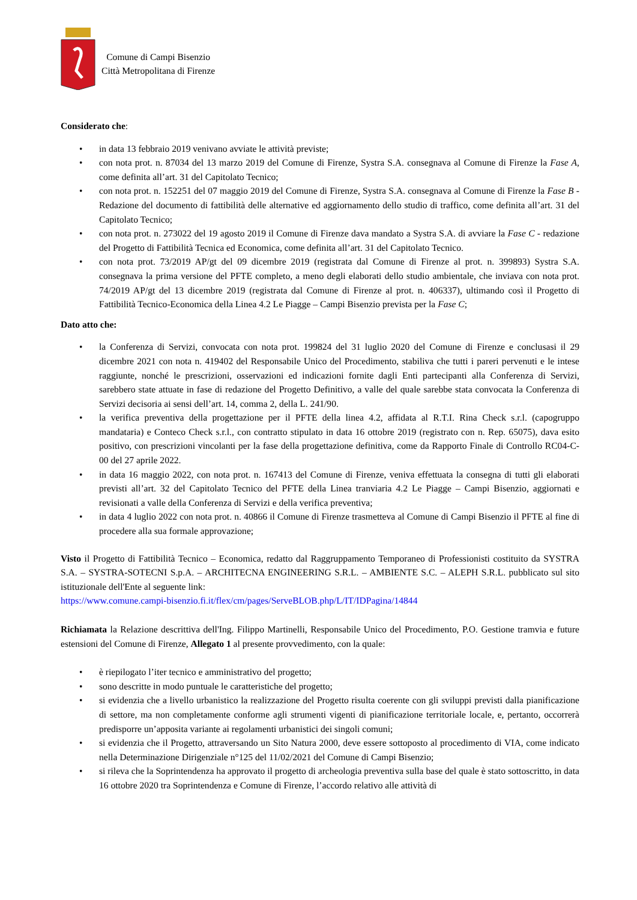Comune di Campi Bisenzio
Città Metropolitana di Firenze
Considerato che:
• in data 13 febbraio 2019 venivano avviate le attività previste;
• con nota prot. n. 87034 del 13 marzo 2019 del Comune di Firenze, Systra S.A. consegnava al Comune di Firenze la Fase A, come definita all’art. 31 del Capitolato Tecnico;
• con nota prot. n. 152251 del 07 maggio 2019 del Comune di Firenze, Systra S.A. consegnava al Comune di Firenze la Fase B - Redazione del documento di fattibilità delle alternative ed aggiornamento dello studio di traffico, come definita all’art. 31 del Capitolato Tecnico;
• con nota prot. n. 273022 del 19 agosto 2019 il Comune di Firenze dava mandato a Systra S.A. di avviare la Fase C - redazione del Progetto di Fattibilità Tecnica ed Economica, come definita all’art. 31 del Capitolato Tecnico.
• con nota prot. 73/2019 AP/gt del 09 dicembre 2019 (registrata dal Comune di Firenze al prot. n. 399893) Systra S.A. consegnava la prima versione del PFTE completo, a meno degli elaborati dello studio ambientale, che inviava con nota prot. 74/2019 AP/gt del 13 dicembre 2019 (registrata dal Comune di Firenze al prot. n. 406337), ultimando così il Progetto di Fattibilità Tecnico-Economica della Linea 4.2 Le Piagge – Campi Bisenzio prevista per la Fase C;
Dato atto che:
• la Conferenza di Servizi, convocata con nota prot. 199824 del 31 luglio 2020 del Comune di Firenze e conclusasi il 29 dicembre 2021 con nota n. 419402 del Responsabile Unico del Procedimento, stabiliva che tutti i pareri pervenuti e le intese raggiunte, nonché le prescrizioni, osservazioni ed indicazioni fornite dagli Enti partecipanti alla Conferenza di Servizi, sarebbero state attuate in fase di redazione del Progetto Definitivo, a valle del quale sarebbe stata convocata la Conferenza di Servizi decisoria ai sensi dell’art. 14, comma 2, della L. 241/90.
• la verifica preventiva della progettazione per il PFTE della linea 4.2, affidata al R.T.I. Rina Check s.r.l. (capogruppo mandataria) e Conteco Check s.r.l., con contratto stipulato in data 16 ottobre 2019 (registrato con n. Rep. 65075), dava esito positivo, con prescrizioni vincolanti per la fase della progettazione definitiva, come da Rapporto Finale di Controllo RC04-C-00 del 27 aprile 2022.
• in data 16 maggio 2022, con nota prot. n. 167413 del Comune di Firenze, veniva effettuata la consegna di tutti gli elaborati previsti all’art. 32 del Capitolato Tecnico del PFTE della Linea tranviaria 4.2 Le Piagge – Campi Bisenzio, aggiornati e revisionati a valle della Conferenza di Servizi e della verifica preventiva;
• in data 4 luglio 2022 con nota prot. n. 40866 il Comune di Firenze trasmetteva al Comune di Campi Bisenzio il PFTE al fine di procedere alla sua formale approvazione;
Visto il Progetto di Fattibilità Tecnico – Economica, redatto dal Raggruppamento Temporaneo di Professionisti costituito da SYSTRA S.A. – SYSTRA-SOTECNI S.p.A. – ARCHITECNA ENGINEERING S.R.L. – AMBIENTE S.C. – ALEPH S.R.L. pubblicato sul sito istituzionale dell'Ente al seguente link:
https://www.comune.campi-bisenzio.fi.it/flex/cm/pages/ServeBLOB.php/L/IT/IDPagina/14844
Richiamata la Relazione descrittiva dell'Ing. Filippo Martinelli, Responsabile Unico del Procedimento, P.O. Gestione tramvia e future estensioni del Comune di Firenze, Allegato 1 al presente provvedimento, con la quale:
• è riepilogato l’iter tecnico e amministrativo del progetto;
• sono descritte in modo puntuale le caratteristiche del progetto;
• si evidenzia che a livello urbanistico la realizzazione del Progetto risulta coerente con gli sviluppi previsti dalla pianificazione di settore, ma non completamente conforme agli strumenti vigenti di pianificazione territoriale locale, e, pertanto, occorrerà predisporre un’apposita variante ai regolamenti urbanistici dei singoli comuni;
• si evidenzia che il Progetto, attraversando un Sito Natura 2000, deve essere sottoposto al procedimento di VIA, come indicato nella Determinazione Dirigenziale n°125 del 11/02/2021 del Comune di Campi Bisenzio;
• si rileva che la Soprintendenza ha approvato il progetto di archeologia preventiva sulla base del quale è stato sottoscritto, in data 16 ottobre 2020 tra Soprintendenza e Comune di Firenze, l’accordo relativo alle attività di